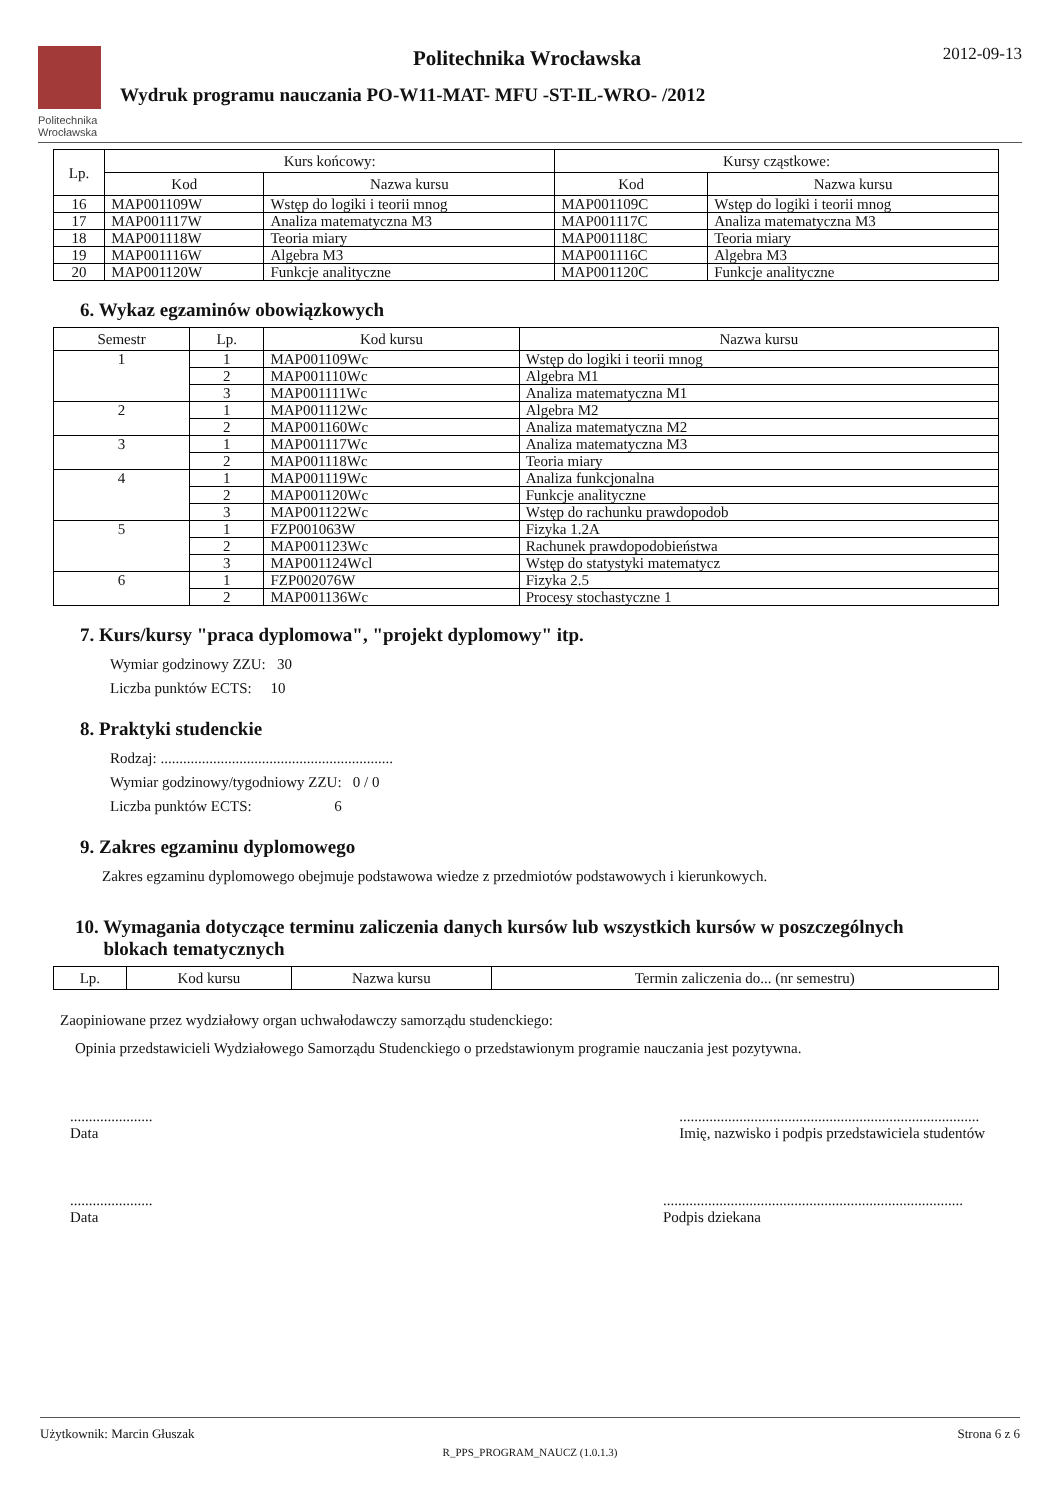Politechnika
Wrocławska
Politechnika Wrocławska 2012-09-13
Wydruk programu nauczania PO-W11-MAT- MFU -ST-IL-WRO- /2012
| Lp. | Kurs końcowy: | | Kursy cząstkowe: | |
| --- | --- | --- | --- | --- |
| | Kod | Nazwa kursu | Kod | Nazwa kursu |
| 16 | MAP001109W | Wstęp do logiki i teorii mnog | MAP001109C | Wstęp do logiki i teorii mnog |
| 17 | MAP001117W | Analiza matematyczna M3 | MAP001117C | Analiza matematyczna M3 |
| 18 | MAP001118W | Teoria miary | MAP001118C | Teoria miary |
| 19 | MAP001116W | Algebra M3 | MAP001116C | Algebra M3 |
| 20 | MAP001120W | Funkcje analityczne | MAP001120C | Funkcje analityczne |
6. Wykaz egzaminów obowiązkowych
| Semestr | Lp. | Kod kursu | Nazwa kursu |
| --- | --- | --- | --- |
| 1 | 1 | MAP001109Wc | Wstęp do logiki i teorii mnog |
| | 2 | MAP001110Wc | Algebra M1 |
| | 3 | MAP001111Wc | Analiza matematyczna M1 |
| 2 | 1 | MAP001112Wc | Algebra M2 |
| | 2 | MAP001160Wc | Analiza matematyczna M2 |
| 3 | 1 | MAP001117Wc | Analiza matematyczna M3 |
| | 2 | MAP001118Wc | Teoria miary |
| 4 | 1 | MAP001119Wc | Analiza funkcjonalna |
| | 2 | MAP001120Wc | Funkcje analityczne |
| | 3 | MAP001122Wc | Wstęp do rachunku prawdopodob |
| 5 | 1 | FZP001063W | Fizyka 1.2A |
| | 2 | MAP001123Wc | Rachunek prawdopodobieństwa |
| | 3 | MAP001124Wcl | Wstęp do statystyki matematycz |
| 6 | 1 | FZP002076W | Fizyka 2.5 |
| | 2 | MAP001136Wc | Procesy stochastyczne 1 |
7. Kurs/kursy "praca dyplomowa", "projekt dyplomowy" itp.
Wymiar godzinowy ZZU: 30
Liczba punktów ECTS: 10
8. Praktyki studenckie
Rodzaj: ..............................................................
Wymiar godzinowy/tygodniowy ZZU: 0 / 0
Liczba punktów ECTS: 6
9. Zakres egzaminu dyplomowego
Zakres egzaminu dyplomowego obejmuje podstawowa wiedze z przedmiotów podstawowych i kierunkowych.
10. Wymagania dotyczące terminu zaliczenia danych kursów lub wszystkich kursów w poszczególnych
blokach tematycznych
| Lp. | Kod kursu | Nazwa kursu | Termin zaliczenia do... (nr semestru) |
| --- | --- | --- | --- |
Zaopiniowane przez wydziałowy organ uchwałodawczy samorządu studenckiego:
Opinia przedstawicieli Wydziałowego Samorządu Studenckiego o przedstawionym programie nauczania jest pozytywna.
......................
Data
................................................................................
Imię, nazwisko i podpis przedstawiciela studentów
......................
Data
................................................................................
Podpis dziekana
Użytkownik: Marcin Głuszak Strona 6 z 6
R_PPS_PROGRAM_NAUCZ (1.0.1.3)